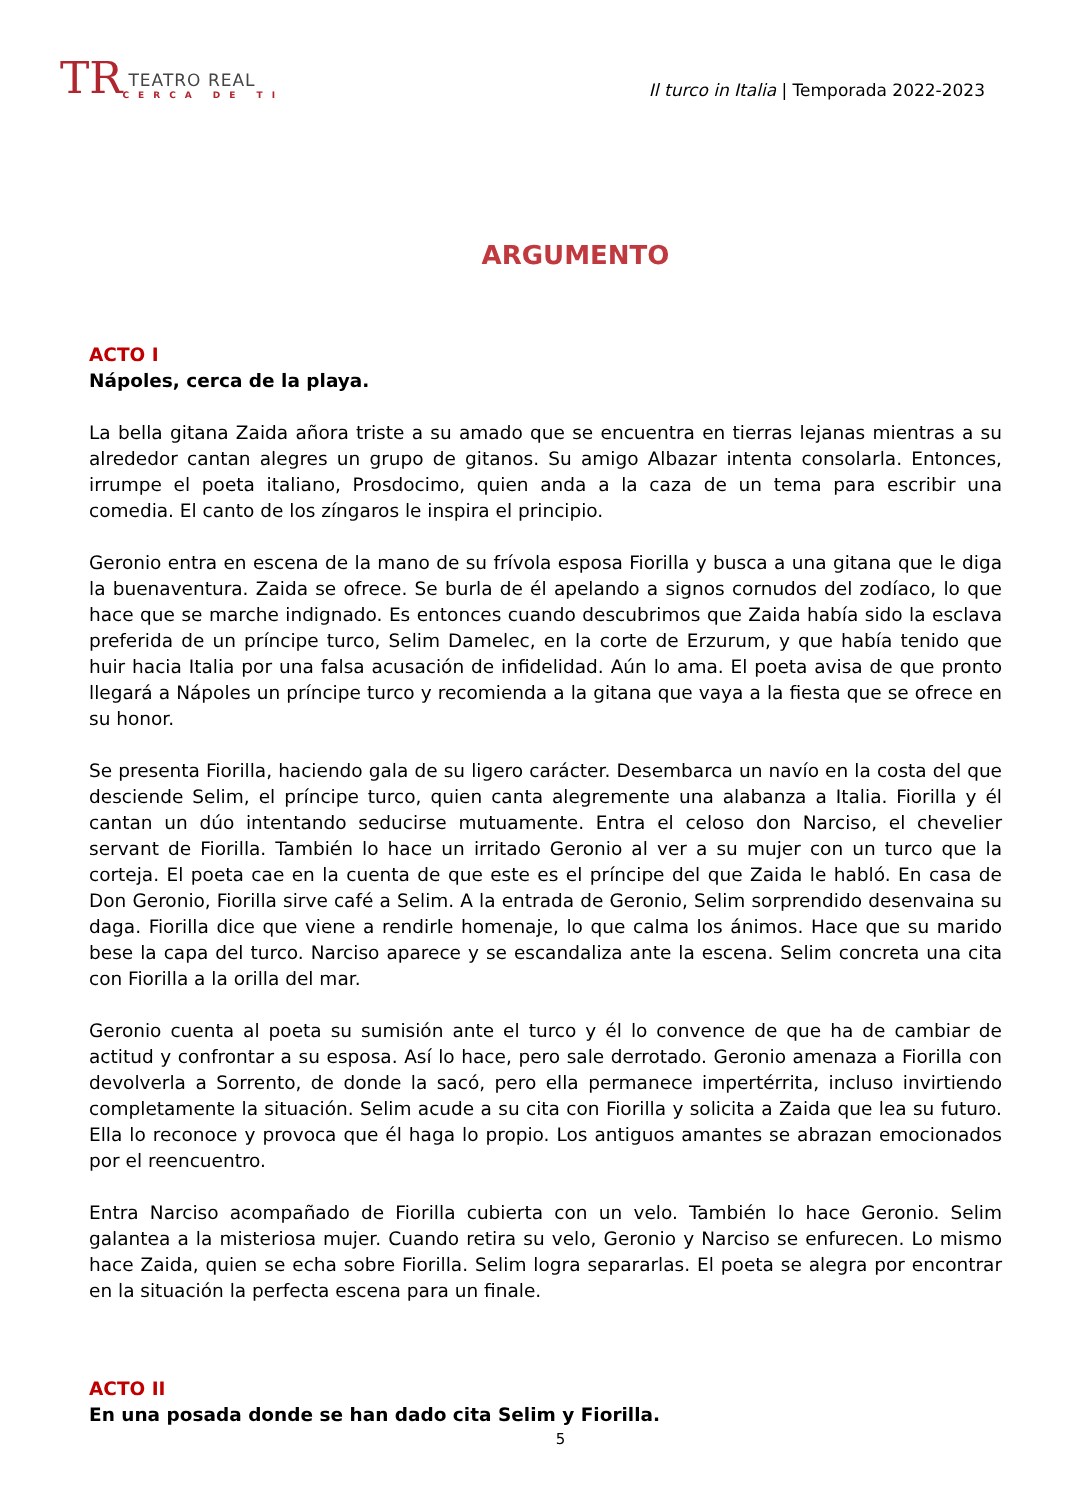TR
TEATRO REAL
CERCA DE TI
Il turco in Italia | Temporada 2022-2023
ARGUMENTO
ACTO I
Nápoles, cerca de la playa.
La bella gitana Zaida añora triste a su amado que se encuentra en tierras lejanas mientras a su alrededor cantan alegres un grupo de gitanos. Su amigo Albazar intenta consolarla. Entonces, irrumpe el poeta italiano, Prosdocimo, quien anda a la caza de un tema para escribir una comedia. El canto de los zíngaros le inspira el principio.
Geronio entra en escena de la mano de su frívola esposa Fiorilla y busca a una gitana que le diga la buenaventura. Zaida se ofrece. Se burla de él apelando a signos cornudos del zodíaco, lo que hace que se marche indignado. Es entonces cuando descubrimos que Zaida había sido la esclava preferida de un príncipe turco, Selim Damelec, en la corte de Erzurum, y que había tenido que huir hacia Italia por una falsa acusación de infidelidad. Aún lo ama. El poeta avisa de que pronto llegará a Nápoles un príncipe turco y recomienda a la gitana que vaya a la fiesta que se ofrece en su honor.
Se presenta Fiorilla, haciendo gala de su ligero carácter. Desembarca un navío en la costa del que desciende Selim, el príncipe turco, quien canta alegremente una alabanza a Italia. Fiorilla y él cantan un dúo intentando seducirse mutuamente. Entra el celoso don Narciso, el chevelier servant de Fiorilla. También lo hace un irritado Geronio al ver a su mujer con un turco que la corteja. El poeta cae en la cuenta de que este es el príncipe del que Zaida le habló. En casa de Don Geronio, Fiorilla sirve café a Selim. A la entrada de Geronio, Selim sorprendido desenvaina su daga. Fiorilla dice que viene a rendirle homenaje, lo que calma los ánimos. Hace que su marido bese la capa del turco. Narciso aparece y se escandaliza ante la escena. Selim concreta una cita con Fiorilla a la orilla del mar.
Geronio cuenta al poeta su sumisión ante el turco y él lo convence de que ha de cambiar de actitud y confrontar a su esposa. Así lo hace, pero sale derrotado. Geronio amenaza a Fiorilla con devolverla a Sorrento, de donde la sacó, pero ella permanece impertérrita, incluso invirtiendo completamente la situación. Selim acude a su cita con Fiorilla y solicita a Zaida que lea su futuro. Ella lo reconoce y provoca que él haga lo propio. Los antiguos amantes se abrazan emocionados por el reencuentro.
Entra Narciso acompañado de Fiorilla cubierta con un velo. También lo hace Geronio. Selim galantea a la misteriosa mujer. Cuando retira su velo, Geronio y Narciso se enfurecen. Lo mismo hace Zaida, quien se echa sobre Fiorilla. Selim logra separarlas. El poeta se alegra por encontrar en la situación la perfecta escena para un finale.
ACTO II
En una posada donde se han dado cita Selim y Fiorilla.
5